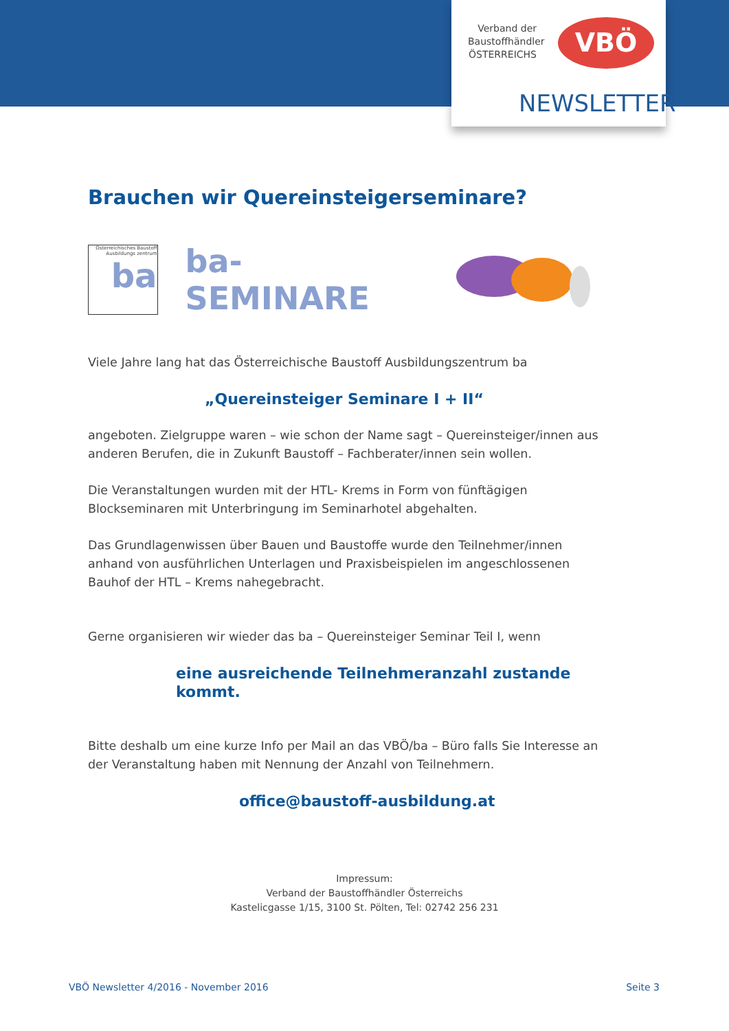Verband der Baustoffhändler ÖSTERREICHS
VBÖ
NEWSLETTER
Brauchen wir Quereinsteigerseminare?
Österreichisches Baustoff Ausbildungs zentrum
ba
ba-SEMINARE
Viele Jahre lang hat das Österreichische Baustoff Ausbildungszentrum ba
„Quereinsteiger Seminare I + II“
angeboten. Zielgruppe waren – wie schon der Name sagt – Quereinsteiger/innen aus anderen Berufen, die in Zukunft Baustoff – Fachberater/innen sein wollen.
Die Veranstaltungen wurden mit der HTL- Krems in Form von fünftägigen Blockseminaren mit Unterbringung im Seminarhotel abgehalten.
Das Grundlagenwissen über Bauen und Baustoffe wurde den Teilnehmer/innen anhand von ausführlichen Unterlagen und Praxisbeispielen im angeschlossenen Bauhof der HTL – Krems nahegebracht.
Gerne organisieren wir wieder das ba – Quereinsteiger Seminar Teil I, wenn
eine ausreichende Teilnehmeranzahl zustande kommt.
Bitte deshalb um eine kurze Info per Mail an das VBÖ/ba – Büro falls Sie Interesse an der Veranstaltung haben mit Nennung der Anzahl von Teilnehmern.
office@baustoff-ausbildung.at
Impressum:
Verband der Baustoffhändler Österreichs
Kastelicgasse 1/15, 3100 St. Pölten, Tel: 02742 256 231
VBÖ Newsletter 4/2016 - November 2016 Seite 3